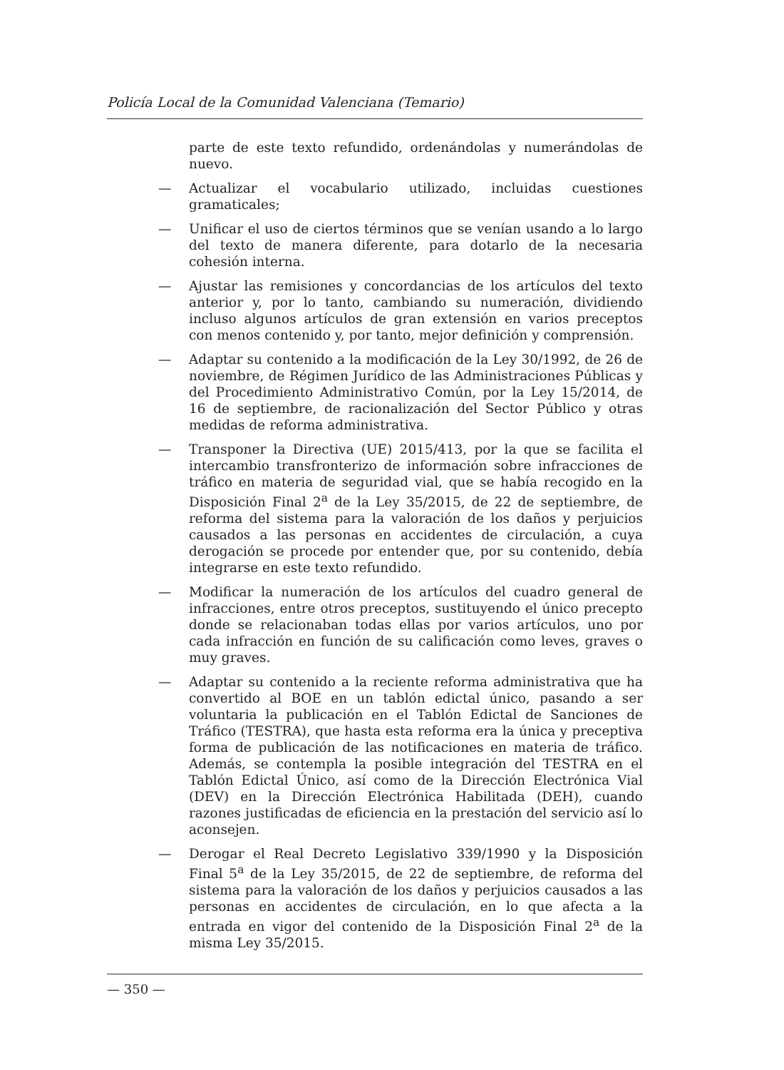Policía Local de la Comunidad Valenciana (Temario)
parte de este texto refundido, ordenándolas y numerándolas de nuevo.
— Actualizar el vocabulario utilizado, incluidas cuestiones gramaticales;
— Unificar el uso de ciertos términos que se venían usando a lo largo del texto de manera diferente, para dotarlo de la necesaria cohesión interna.
— Ajustar las remisiones y concordancias de los artículos del texto anterior y, por lo tanto, cambiando su numeración, dividiendo incluso algunos artículos de gran extensión en varios preceptos con menos contenido y, por tanto, mejor definición y comprensión.
— Adaptar su contenido a la modificación de la Ley 30/1992, de 26 de noviembre, de Régimen Jurídico de las Administraciones Públicas y del Procedimiento Administrativo Común, por la Ley 15/2014, de 16 de septiembre, de racionalización del Sector Público y otras medidas de reforma administrativa.
— Transponer la Directiva (UE) 2015/413, por la que se facilita el intercambio transfronterizo de información sobre infracciones de tráfico en materia de seguridad vial, que se había recogido en la Disposición Final 2<sup>a</sup> de la Ley 35/2015, de 22 de septiembre, de reforma del sistema para la valoración de los daños y perjuicios causados a las personas en accidentes de circulación, a cuya derogación se procede por entender que, por su contenido, debía integrarse en este texto refundido.
— Modificar la numeración de los artículos del cuadro general de infracciones, entre otros preceptos, sustituyendo el único precepto donde se relacionaban todas ellas por varios artículos, uno por cada infracción en función de su calificación como leves, graves o muy graves.
— Adaptar su contenido a la reciente reforma administrativa que ha convertido al BOE en un tablón edictal único, pasando a ser voluntaria la publicación en el Tablón Edictal de Sanciones de Tráfico (TESTRA), que hasta esta reforma era la única y preceptiva forma de publicación de las notificaciones en materia de tráfico. Además, se contempla la posible integración del TESTRA en el Tablón Edictal Único, así como de la Dirección Electrónica Vial (DEV) en la Dirección Electrónica Habilitada (DEH), cuando razones justificadas de eficiencia en la prestación del servicio así lo aconsejen.
— Derogar el Real Decreto Legislativo 339/1990 y la Disposición Final 5<sup>a</sup> de la Ley 35/2015, de 22 de septiembre, de reforma del sistema para la valoración de los daños y perjuicios causados a las personas en accidentes de circulación, en lo que afecta a la entrada en vigor del contenido de la Disposición Final 2<sup>a</sup> de la misma Ley 35/2015.
— 350 —